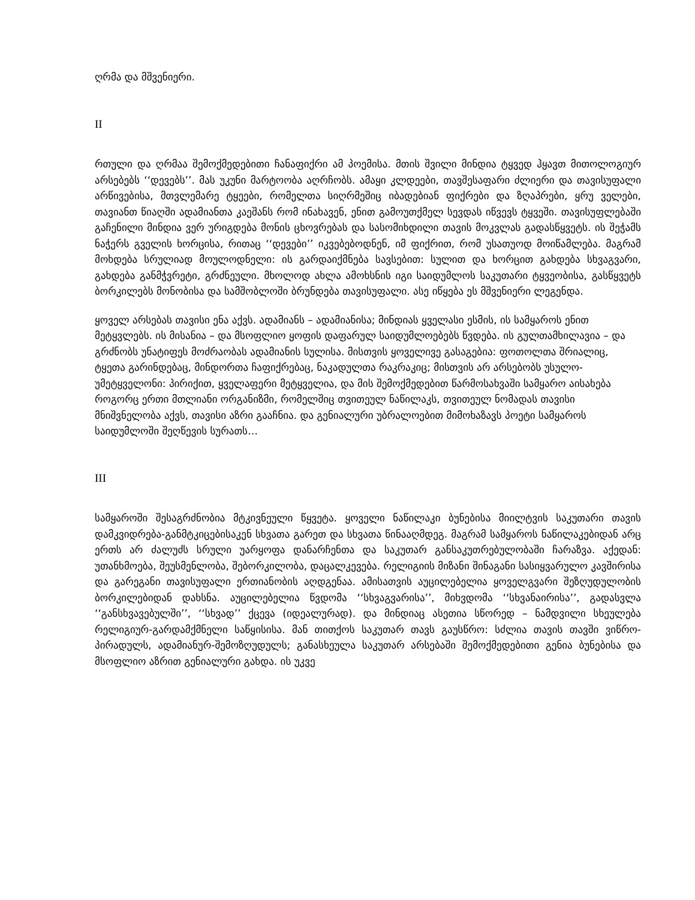ღრმა და მშვენიერი.
II
რთული და ღრმაა შემოქმედებითი ჩანაფიქრი ამ პოემისა. მთის შვილი მინდია ტყვედ ჰყავთ მითოლოგიურ არსებებს ‘‘დევებს’’. მას უკუნი მარტოობა აღრჩობს. ამაყი კლდეები, თავშესაფარი ძლიერი და თავისუფალი არწივებისა, მთვლემარე ტყეები, რომელთა სიღრმეშიც იბადებიან ფიქრები და ზღაპრები, ყრუ ველები, თავიანთ წიაღში ადამიანთა კაეშანს რომ ინახავენ, ენით გამოუთქმელ სევდას იწვევს ტყვეში. თავისუფლებაში გაჩენილი მინდია ვერ ურიგდება მონის ცხოვრებას და სასომიხდილი თავის მოკვლას გადასწყვეტს. ის შეჭამს ნაჭერს გველის ხორცისა, რითაც ‘‘დევები’’ იკვებებოდნენ, იმ ფიქრით, რომ უსათუოდ მოიწამლება. მაგრამ მოხდება სრულიად მოულოდნელი: ის გარდაიქმნება სავსებით: სულით და ხორცით გახდება სხვაგვარი, გახდება განმჭვრეტი, გრძნეული. მხოლოდ ახლა ამოხსნის იგი საიდუმლოს საკუთარი ტყვეობისა, გასწყვეტს ბორკილებს მონობისა და სამშობლოში ბრუნდება თავისუფალი. ასე იწყება ეს მშვენიერი ლეგენდა.
ყოველ არსებას თავისი ენა აქვს. ადამიანს – ადამიანისა; მინდიას ყველასი ესმის, ის სამყაროს ენით მეტყვლებს. ის მისანია – და მსოფლიო ყოფის დაფარულ საიდუმლოებებს წვდება. ის გულთამხილავია – და გრძნობს უნატიფეს მოძრაობას ადამიანის სულისა. მისთვის ყოველივე გასაგებია: ფოთოლთა შრიალიც, ტყეთა გარინდებაც, მინდორთა ჩაფიქრებაც, ნაკადულთა რაკრაკიც; მისთვის არ არსებობს უსულო-უმეტყველონი: პირიქით, ყველაფერი მეტყველია, და მის შემოქმედებით წარმოსახვაში სამყარო აისახება როგორც ერთი მთლიანი ორგანიზმი, რომელშიც თვითეულ ნაწილაკს, თვითეულ ნომადას თავისი მნიშვნელობა აქვს, თავისი აზრი გააჩნია. და გენიალური უბრალოებით მიმოხაზავს პოეტი სამყაროს საიდუმლოში შეღწევის სურათს…
III
სამყაროში შესაგრძნობია მტკივნეული წყვეტა. ყოველი ნაწილაკი ბუნებისა მიილტვის საკუთარი თავის დამკვიდრება-განმტკიცებისაკენ სხვათა გარეთ და სხვათა წინააღმდეგ. მაგრამ სამყაროს ნაწილაკებიდან არც ერთს არ ძალუძს სრული უარყოფა დანარჩენთა და საკუთარ განსაკუთრებულობაში ჩარაზვა. აქედან: უთანხმოება, შეუსმენლობა, შებორკილობა, დაცალკევება. რელიგიის მიზანი შინაგანი სასიყვარულო კავშირისა და გარეგანი თავისუფალი ერთიანობის აღდგენაა. ამისათვის აუცილებელია ყოველგვარი შეზღუდულობის ბორკილებიდან დახსნა. აუცილებელია წვდომა ‘‘სხვაგვარისა’’, მიხვდომა ‘‘სხვანაირისა’’, გადასვლა ‘‘განსხვავებულში’’, ‘‘სხვად’’ ქცევა (იდეალურად). და მინდიაც ასეთია სწორედ – ნამდვილი სხეულება რელიგიურ-გარდამქმნელი საწყისისა. მან თითქოს საკუთარ თავს გაუსწრო: სძლია თავის თავში ვიწრო-პირადულს, ადამიანურ-შემოზღუდულს; განასხეულა საკუთარ არსებაში შემოქმედებითი გენია ბუნებისა და მსოფლიო აზრით გენიალური გახდა. ის უკვე